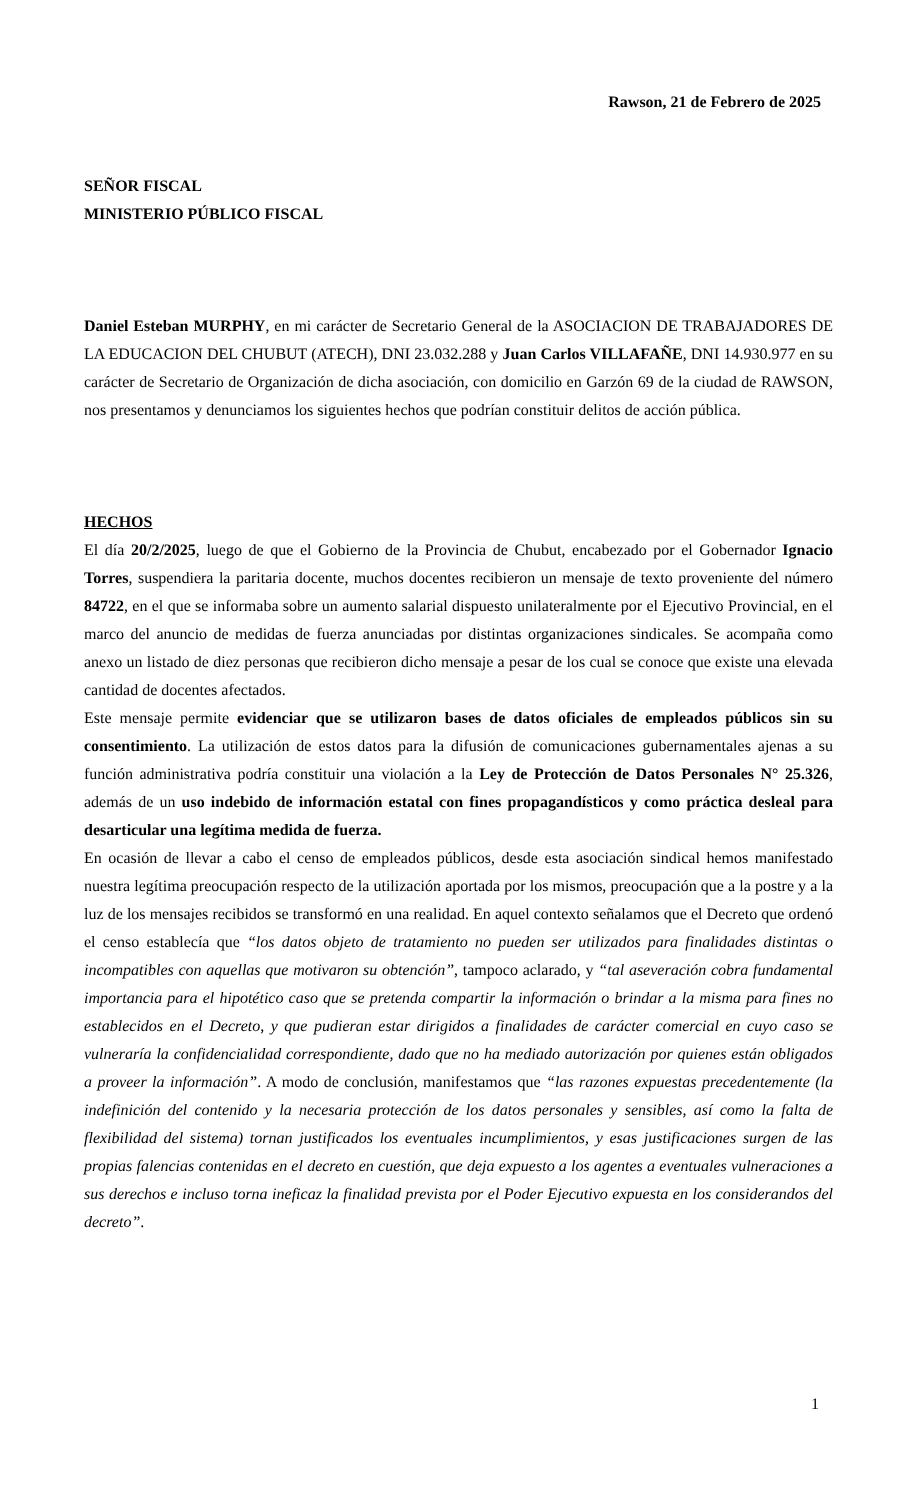Rawson, 21 de Febrero de 2025
SEÑOR FISCAL
MINISTERIO PÚBLICO FISCAL
Daniel Esteban MURPHY, en mi carácter de Secretario General de la ASOCIACION DE TRABAJADORES DE LA EDUCACION DEL CHUBUT (ATECH), DNI 23.032.288 y Juan Carlos VILLAFAÑE, DNI 14.930.977 en su carácter de Secretario de Organización de dicha asociación, con domicilio en Garzón 69 de la ciudad de RAWSON, nos presentamos y denunciamos los siguientes hechos que podrían constituir delitos de acción pública.
HECHOS
El día 20/2/2025, luego de que el Gobierno de la Provincia de Chubut, encabezado por el Gobernador Ignacio Torres, suspendiera la paritaria docente, muchos docentes recibieron un mensaje de texto proveniente del número 84722, en el que se informaba sobre un aumento salarial dispuesto unilateralmente por el Ejecutivo Provincial, en el marco del anuncio de medidas de fuerza anunciadas por distintas organizaciones sindicales. Se acompaña como anexo un listado de diez personas que recibieron dicho mensaje a pesar de los cual se conoce que existe una elevada cantidad de docentes afectados.
Este mensaje permite evidenciar que se utilizaron bases de datos oficiales de empleados públicos sin su consentimiento. La utilización de estos datos para la difusión de comunicaciones gubernamentales ajenas a su función administrativa podría constituir una violación a la Ley de Protección de Datos Personales N° 25.326, además de un uso indebido de información estatal con fines propagandísticos y como práctica desleal para desarticular una legítima medida de fuerza.
En ocasión de llevar a cabo el censo de empleados públicos, desde esta asociación sindical hemos manifestado nuestra legítima preocupación respecto de la utilización aportada por los mismos, preocupación que a la postre y a la luz de los mensajes recibidos se transformó en una realidad. En aquel contexto señalamos que el Decreto que ordenó el censo establecía que “los datos objeto de tratamiento no pueden ser utilizados para finalidades distintas o incompatibles con aquellas que motivaron su obtención”, tampoco aclarado, y “tal aseveración cobra fundamental importancia para el hipotético caso que se pretenda compartir la información o brindar a la misma para fines no establecidos en el Decreto, y que pudieran estar dirigidos a finalidades de carácter comercial en cuyo caso se vulneraría la confidencialidad correspondiente, dado que no ha mediado autorización por quienes están obligados a proveer la información”. A modo de conclusión, manifestamos que “las razones expuestas precedentemente (la indefinición del contenido y la necesaria protección de los datos personales y sensibles, así como la falta de flexibilidad del sistema) tornan justificados los eventuales incumplimientos, y esas justificaciones surgen de las propias falencias contenidas en el decreto en cuestión, que deja expuesto a los agentes a eventuales vulneraciones a sus derechos e incluso torna ineficaz la finalidad prevista por el Poder Ejecutivo expuesta en los considerandos del decreto”.
1